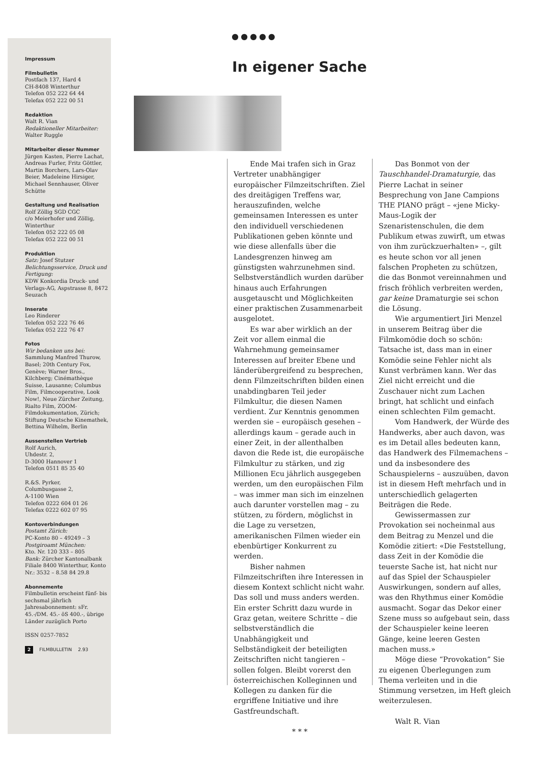Impressum
Filmbulletin
Postfach 137, Hard 4
CH-8408 Winterthur
Telefon 052 222 64 44
Telefax 052 222 00 51
Redaktion
Walt R. Vian
Redaktioneller Mitarbeiter:
Walter Ruggle
Mitarbeiter dieser Nummer
Jürgen Kasten, Pierre Lachat, Andreas Furler, Fritz Göttler, Martin Borchers, Lars-Olav Beier, Madeleine Hirsiger, Michael Sennhauser, Oliver Schütte
Gestaltung und Realisation
Rolf Zöllig SGD CGC
c/o Meierhofer und Zöllig, Winterthur
Telefon 052 222 05 08
Telefax 052 222 00 51
Produktion
Satz: Josef Stutzer
Belichtungsservice, Druck und Fertigung:
KDW Konkordia Druck- und Verlags-AG, Aspstrasse 8, 8472 Seuzach
Inserate
Leo Rinderer
Telefon 052 222 76 46
Telefax 052 222 76 47
Fotos
Wir bedanken uns bei:
Sammlung Manfred Thurow, Basel; 20th Century Fox, Genève; Warner Bros., Kilchberg; Cinémathèque Suisse, Lausanne; Columbus Film, Filmcooperative, Look Now!, Neue Zürcher Zeitung, Rialto Film, ZOOM-Filmdokumentation, Zürich; Stiftung Deutsche Kinemathek, Bettina Wilhelm, Berlin
Aussenstellen Vertrieb
Rolf Aurich,
Uhdestr. 2,
D-3000 Hannover 1
Telefon 0511 85 35 40
R.&S. Pyrker,
Columbusgasse 2,
A-1100 Wien
Telefon 0222 604 01 26
Telefax 0222 602 07 95
Kontoverbindungen
Postamt Zürich:
PC-Konto 80 – 49249 – 3
Postgiroamt München:
Kto. Nr. 120 333 – 805
Bank: Zürcher Kantonalbank Filiale 8400 Winterthur, Konto Nr.: 3532 – 8.58 84 29.8
Abonnemente
Filmbulletin erscheint fünf- bis sechsmal jährlich Jahresabonnement: sFr. 45.-/DM. 45.- öS 400.-, übrige Länder zuzüglich Porto
ISSN 0257-7852
2 FILMBULLETIN 2.93
●●●●●
In eigener Sache
Ende Mai trafen sich in Graz Vertreter unabhängiger europäischer Filmzeitschriften. Ziel des dreitägigen Treffens war, herauszufinden, welche gemeinsamen Interessen es unter den individuell verschiedenen Publikationen geben könnte und wie diese allenfalls über die Landesgrenzen hinweg am günstigsten wahrzunehmen sind. Selbstverständlich wurden darüber hinaus auch Erfahrungen ausgetauscht und Möglichkeiten einer praktischen Zusammenarbeit ausgelotet.
Es war aber wirklich an der Zeit vor allem einmal die Wahrnehmung gemeinsamer Interessen auf breiter Ebene und länderübergreifend zu besprechen, denn Filmzeitschriften bilden einen unabdingbaren Teil jeder Filmkultur, die diesen Namen verdient. Zur Kenntnis genommen werden sie – europäisch gesehen – allerdings kaum – gerade auch in einer Zeit, in der allenthalben davon die Rede ist, die europäische Filmkultur zu stärken, und zig Millionen Ecu jährlich ausgegeben werden, um den europäischen Film – was immer man sich im einzelnen auch darunter vorstellen mag – zu stützen, zu fördern, möglichst in die Lage zu versetzen, amerikanischen Filmen wieder ein ebenbürtiger Konkurrent zu werden.
Bisher nahmen Filmzeitschriften ihre Interessen in diesem Kontext schlicht nicht wahr. Das soll und muss anders werden. Ein erster Schritt dazu wurde in Graz getan, weitere Schritte – die selbstverständlich die Unabhängigkeit und Selbständigkeit der beteiligten Zeitschriften nicht tangieren – sollen folgen. Bleibt vorerst den österreichischen Kolleginnen und Kollegen zu danken für die ergriffene Initiative und ihre Gastfreundschaft.
* * *
Das Bonmot von der Tauschhandel-Dramaturgie, das Pierre Lachat in seiner Besprechung von Jane Campions THE PIANO prägt – «jene Micky-Maus-Logik der Szenaristenschulen, die dem Publikum etwas zuwirft, um etwas von ihm zurückzuerhalten» –, gilt es heute schon vor all jenen falschen Propheten zu schützen, die das Bonmot vereinnahmen und frisch fröhlich verbreiten werden, gar keine Dramaturgie sei schon die Lösung.
Wie argumentiert Jiri Menzel in unserem Beitrag über die Filmkomödie doch so schön: Tatsache ist, dass man in einer Komödie seine Fehler nicht als Kunst verbrämen kann. Wer das Ziel nicht erreicht und die Zuschauer nicht zum Lachen bringt, hat schlicht und einfach einen schlechten Film gemacht.
Vom Handwerk, der Würde des Handwerks, aber auch davon, was es im Detail alles bedeuten kann, das Handwerk des Filmemachens – und da insbesondere des Schauspielerns – auszuüben, davon ist in diesem Heft mehrfach und in unterschiedlich gelagerten Beiträgen die Rede.
Gewissermassen zur Provokation sei nocheinmal aus dem Beitrag zu Menzel und die Komödie zitiert: «Die Feststellung, dass Zeit in der Komödie die teuerste Sache ist, hat nicht nur auf das Spiel der Schauspieler Auswirkungen, sondern auf alles, was den Rhythmus einer Komödie ausmacht. Sogar das Dekor einer Szene muss so aufgebaut sein, dass der Schauspieler keine leeren Gänge, keine leeren Gesten machen muss.»
Möge diese “Provokation” Sie zu eigenen Überlegungen zum Thema verleiten und in die Stimmung versetzen, im Heft gleich weiterzulesen.
Walt R. Vian